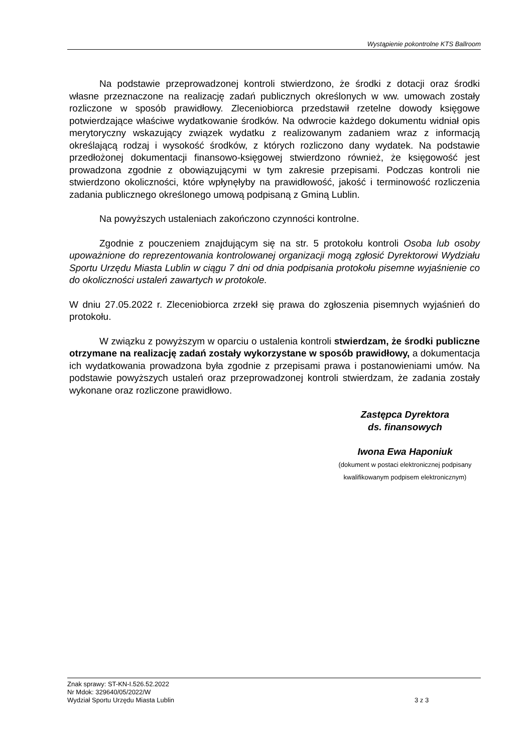Wystąpienie pokontrolne KTS Ballroom
Na podstawie przeprowadzonej kontroli stwierdzono, że środki z dotacji oraz środki własne przeznaczone na realizację zadań publicznych określonych w ww. umowach zostały rozliczone w sposób prawidłowy. Zleceniobiorca przedstawił rzetelne dowody księgowe potwierdzające właściwe wydatkowanie środków. Na odwrocie każdego dokumentu widniał opis merytoryczny wskazujący związek wydatku z realizowanym zadaniem wraz z informacją określającą rodzaj i wysokość środków, z których rozliczono dany wydatek. Na podstawie przedłożonej dokumentacji finansowo-księgowej stwierdzono również, że księgowość jest prowadzona zgodnie z obowiązującymi w tym zakresie przepisami. Podczas kontroli nie stwierdzono okoliczności, które wpłynęłyby na prawidłowość, jakość i terminowość rozliczenia zadania publicznego określonego umową podpisaną z Gminą Lublin.
Na powyższych ustaleniach zakończono czynności kontrolne.
Zgodnie z pouczeniem znajdującym się na str. 5 protokołu kontroli Osoba lub osoby upoważnione do reprezentowania kontrolowanej organizacji mogą zgłosić Dyrektorowi Wydziału Sportu Urzędu Miasta Lublin w ciągu 7 dni od dnia podpisania protokołu pisemne wyjaśnienie co do okoliczności ustaleń zawartych w protokole.
W dniu 27.05.2022 r. Zleceniobiorca zrzekł się prawa do zgłoszenia pisemnych wyjaśnień do protokołu.
W związku z powyższym w oparciu o ustalenia kontroli stwierdzam, że środki publiczne otrzymane na realizację zadań zostały wykorzystane w sposób prawidłowy, a dokumentacja ich wydatkowania prowadzona była zgodnie z przepisami prawa i postanowieniami umów. Na podstawie powyższych ustaleń oraz przeprowadzonej kontroli stwierdzam, że zadania zostały wykonane oraz rozliczone prawidłowo.
Zastępca Dyrektora
ds. finansowych
Iwona Ewa Haponiuk
(dokument w postaci elektronicznej podpisany
kwalifikowanym podpisem elektronicznym)
Znak sprawy: ST-KN-I.526.52.2022
Nr Mdok: 329640/05/2022/W
Wydział Sportu Urzędu Miasta Lublin
3 z 3